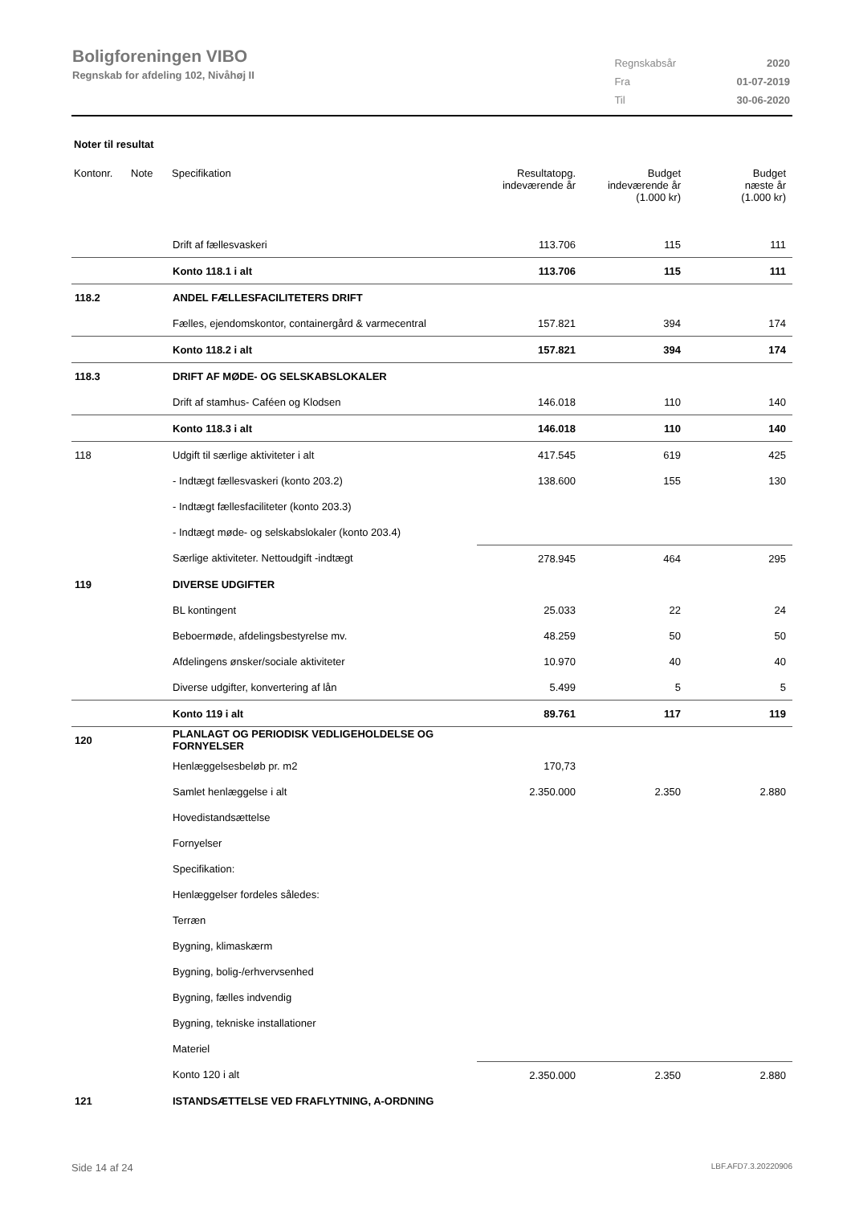Boligforeningen VIBO
Regnskab for afdeling 102, Nivåhøj II
| Regnskabsår | 2020 |
| Fra | 01-07-2019 |
| Til | 30-06-2020 |
Noter til resultat
| Kontonr. | Note | Specifikation | Resultatopg. indeværende år | Budget indeværende år (1.000 kr) | Budget næste år (1.000 kr) |
| --- | --- | --- | --- | --- | --- |
| | | Drift af fællesvaskeri | 113.706 | 115 | 111 |
| | | Konto 118.1 i alt | 113.706 | 115 | 111 |
| 118.2 | | ANDEL FÆLLESFACILITETERS DRIFT | | | |
| | | Fælles, ejendomskontor, containergård & varmecentral | 157.821 | 394 | 174 |
| | | Konto 118.2 i alt | 157.821 | 394 | 174 |
| 118.3 | | DRIFT AF MØDE- OG SELSKABSLOKALER | | | |
| | | Drift af stamhus- Caféen og Klodsen | 146.018 | 110 | 140 |
| | | Konto 118.3 i alt | 146.018 | 110 | 140 |
| 118 | | Udgift til særlige aktiviteter i alt | 417.545 | 619 | 425 |
| | | - Indtægt fællesvaskeri (konto 203.2) | 138.600 | 155 | 130 |
| | | - Indtægt fællesfaciliteter (konto 203.3) | | | |
| | | - Indtægt møde- og selskabslokaler (konto 203.4) | | | |
| | | Særlige aktiviteter. Nettoudgift -indtægt | 278.945 | 464 | 295 |
| 119 | | DIVERSE UDGIFTER | | | |
| | | BL kontingent | 25.033 | 22 | 24 |
| | | Beboermøde, afdelingsbestyrelse mv. | 48.259 | 50 | 50 |
| | | Afdelingens ønsker/sociale aktiviteter | 10.970 | 40 | 40 |
| | | Diverse udgifter, konvertering af lån | 5.499 | 5 | 5 |
| | | Konto 119 i alt | 89.761 | 117 | 119 |
| 120 | | PLANLAGT OG PERIODISK VEDLIGEHOLDELSE OG FORNYELSER | | | |
| | | Henlæggelsesbeløb pr. m2 | 170,73 | | |
| | | Samlet henlæggelse i alt | 2.350.000 | 2.350 | 2.880 |
| | | Hovedistandsættelse | | | |
| | | Fornyelser | | | |
| | | Specifikation: | | | |
| | | Henlæggelser fordeles således: | | | |
| | | Terræn | | | |
| | | Bygning, klimaskærm | | | |
| | | Bygning, bolig-/erhvervsenhed | | | |
| | | Bygning, fælles indvendig | | | |
| | | Bygning, tekniske installationer | | | |
| | | Materiel | | | |
| | | Konto 120 i alt | 2.350.000 | 2.350 | 2.880 |
| 121 | | ISTANDSÆTTELSE VED FRAFLYTNING, A-ORDNING | | | |
Side 14 af 24 LBF.AFD7.3.20220906